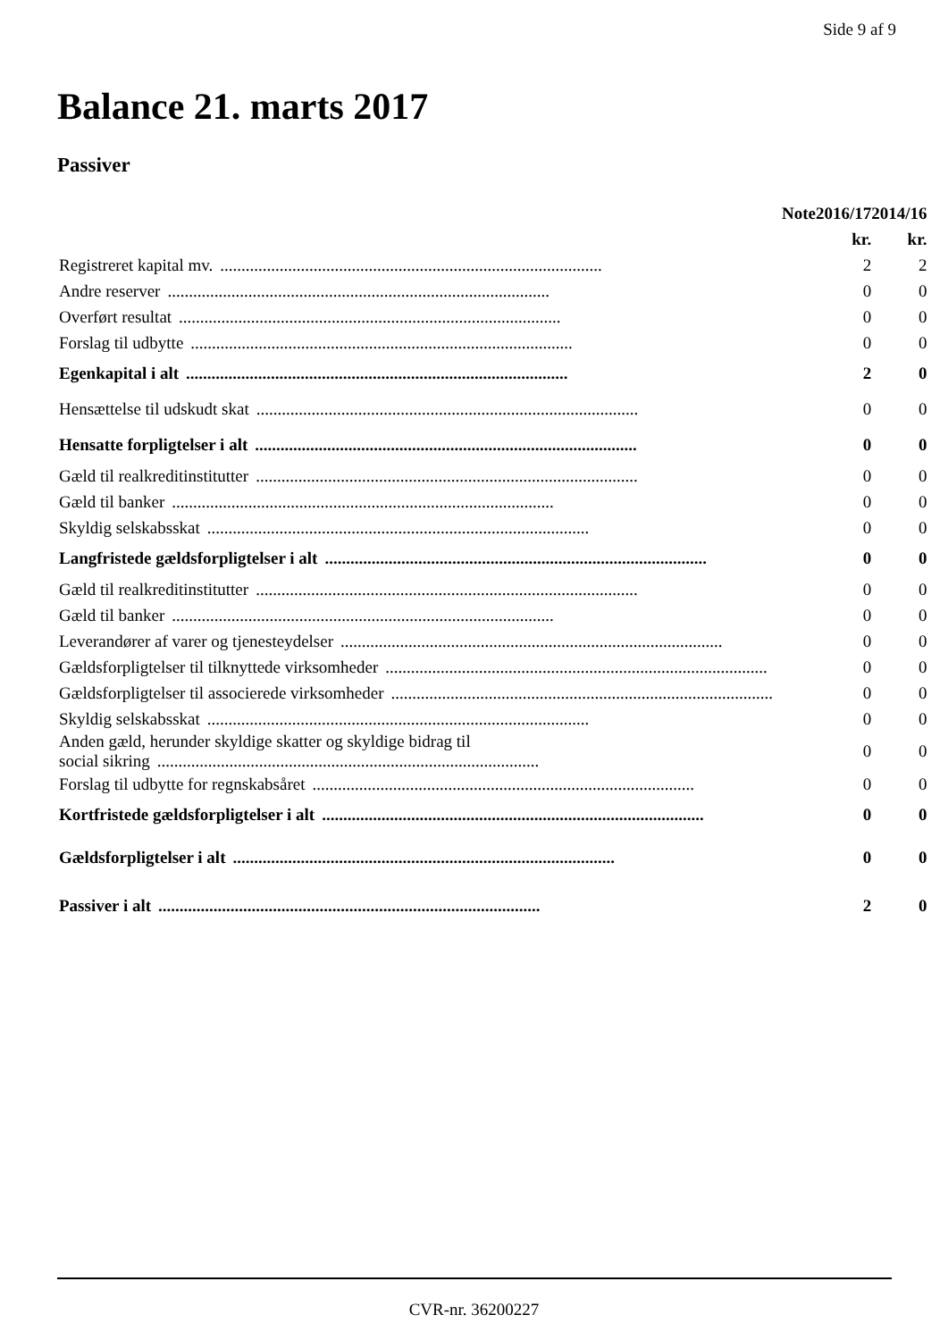Side 9 af 9
Balance 21. marts 2017
Passiver
| | Note | 2016/17 | 2014/16 |
| --- | --- | --- | --- |
| | | kr. | kr. |
| Registreret kapital mv. .......................................................................................... | | 2 | 2 |
| Andre reserver .......................................................................................... | | 0 | 0 |
| Overført resultat .......................................................................................... | | 0 | 0 |
| Forslag til udbytte .......................................................................................... | | 0 | 0 |
| Egenkapital i alt .......................................................................................... | | 2 | 0 |
| Hensættelse til udskudt skat .......................................................................................... | | 0 | 0 |
| Hensatte forpligtelser i alt .......................................................................................... | | 0 | 0 |
| Gæld til realkreditinstitutter .......................................................................................... | | 0 | 0 |
| Gæld til banker .......................................................................................... | | 0 | 0 |
| Skyldig selskabsskat .......................................................................................... | | 0 | 0 |
| Langfristede gældsforpligtelser i alt .......................................................................................... | | 0 | 0 |
| Gæld til realkreditinstitutter .......................................................................................... | | 0 | 0 |
| Gæld til banker .......................................................................................... | | 0 | 0 |
| Leverandører af varer og tjenesteydelser .......................................................................................... | | 0 | 0 |
| Gældsforpligtelser til tilknyttede virksomheder .......................................................................................... | | 0 | 0 |
| Gældsforpligtelser til associerede virksomheder .......................................................................................... | | 0 | 0 |
| Skyldig selskabsskat .......................................................................................... | | 0 | 0 |
| Anden gæld, herunder skyldige skatter og skyldige bidrag til social sikring .......................................................................................... | | 0 | 0 |
| Forslag til udbytte for regnskabsåret .......................................................................................... | | 0 | 0 |
| Kortfristede gældsforpligtelser i alt .......................................................................................... | | 0 | 0 |
| Gældsforpligtelser i alt .......................................................................................... | | 0 | 0 |
| Passiver i alt .......................................................................................... | | 2 | 0 |
CVR-nr. 36200227